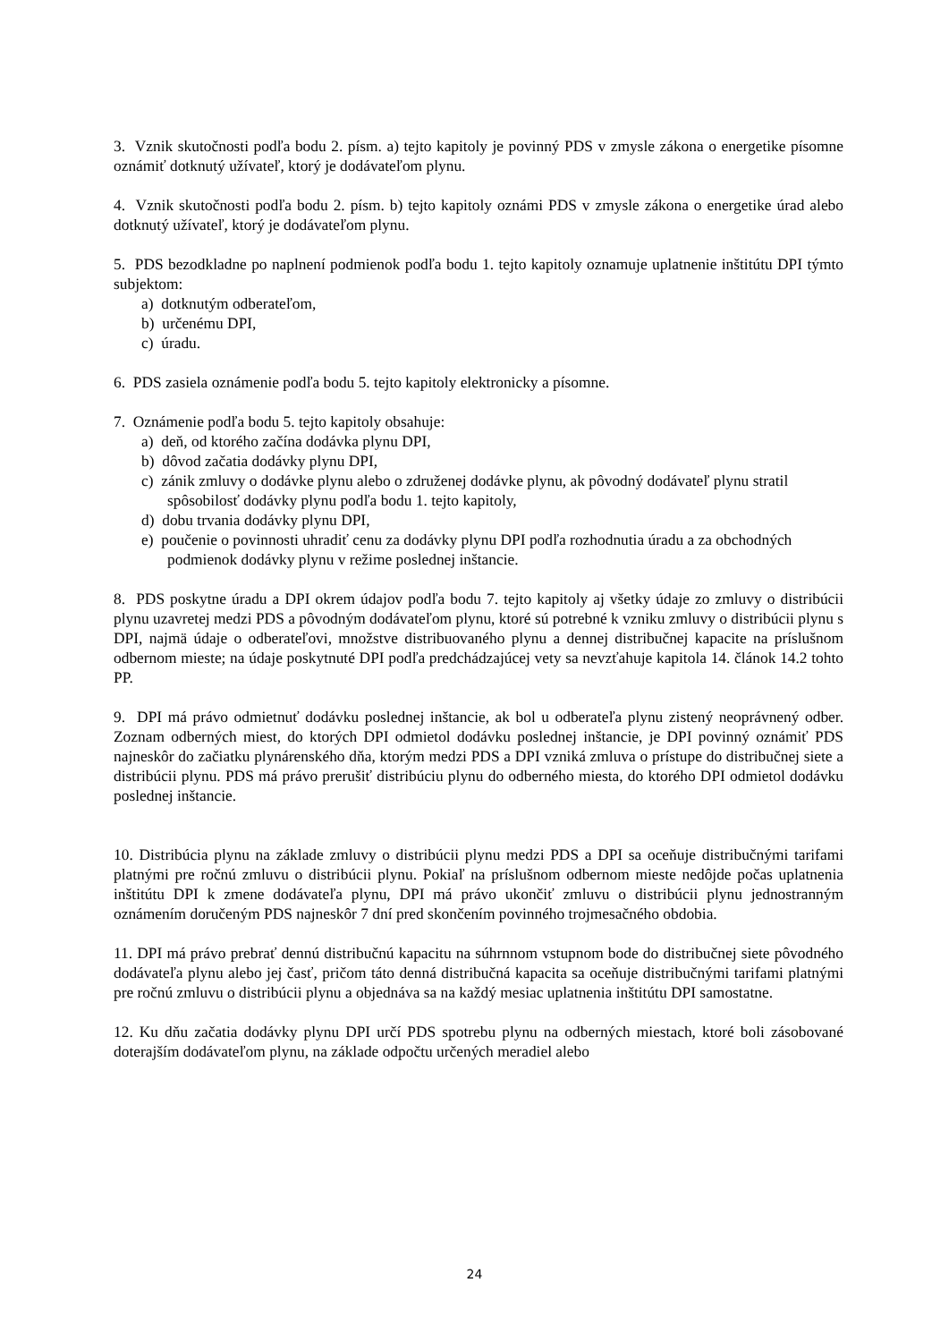3. Vznik skutočnosti podľa bodu 2. písm. a) tejto kapitoly je povinný PDS v zmysle zákona o energetike písomne oznámiť dotknutý užívateľ, ktorý je dodávateľom plynu.
4. Vznik skutočnosti podľa bodu 2. písm. b) tejto kapitoly oznámi PDS v zmysle zákona o energetike úrad alebo dotknutý užívateľ, ktorý je dodávateľom plynu.
5. PDS bezodkladne po naplnení podmienok podľa bodu 1. tejto kapitoly oznamuje uplatnenie inštitútu DPI týmto subjektom:
a) dotknutým odberateľom,
b) určenému DPI,
c) úradu.
6. PDS zasiela oznámenie podľa bodu 5. tejto kapitoly elektronicky a písomne.
7. Oznámenie podľa bodu 5. tejto kapitoly obsahuje:
a) deň, od ktorého začína dodávka plynu DPI,
b) dôvod začatia dodávky plynu DPI,
c) zánik zmluvy o dodávke plynu alebo o združenej dodávke plynu, ak pôvodný dodávateľ plynu stratil spôsobilosť dodávky plynu podľa bodu 1. tejto kapitoly,
d) dobu trvania dodávky plynu DPI,
e) poučenie o povinnosti uhradiť cenu za dodávky plynu DPI podľa rozhodnutia úradu a za obchodných podmienok dodávky plynu v režime poslednej inštancie.
8. PDS poskytne úradu a DPI okrem údajov podľa bodu 7. tejto kapitoly aj všetky údaje zo zmluvy o distribúcii plynu uzavretej medzi PDS a pôvodným dodávateľom plynu, ktoré sú potrebné k vzniku zmluvy o distribúcii plynu s DPI, najmä údaje o odberateľovi, množstve distribuovaného plynu a dennej distribučnej kapacite na príslušnom odbernom mieste; na údaje poskytnuté DPI podľa predchádzajúcej vety sa nevzťahuje kapitola 14. článok 14.2 tohto PP.
9. DPI má právo odmietnuť dodávku poslednej inštancie, ak bol u odberateľa plynu zistený neoprávnený odber. Zoznam odberných miest, do ktorých DPI odmietol dodávku poslednej inštancie, je DPI povinný oznámiť PDS najneskôr do začiatku plynárenského dňa, ktorým medzi PDS a DPI vzniká zmluva o prístupe do distribučnej siete a distribúcii plynu. PDS má právo prerušiť distribúciu plynu do odberného miesta, do ktorého DPI odmietol dodávku poslednej inštancie.
10. Distribúcia plynu na základe zmluvy o distribúcii plynu medzi PDS a DPI sa oceňuje distribučnými tarifami platnými pre ročnú zmluvu o distribúcii plynu. Pokiaľ na príslušnom odbernom mieste nedôjde počas uplatnenia inštitútu DPI k zmene dodávateľa plynu, DPI má právo ukončiť zmluvu o distribúcii plynu jednostranným oznámením doručeným PDS najneskôr 7 dní pred skončením povinného trojmesačného obdobia.
11. DPI má právo prebrať dennú distribučnú kapacitu na súhrnnom vstupnom bode do distribučnej siete pôvodného dodávateľa plynu alebo jej časť, pričom táto denná distribučná kapacita sa oceňuje distribučnými tarifami platnými pre ročnú zmluvu o distribúcii plynu a objednáva sa na každý mesiac uplatnenia inštitútu DPI samostatne.
12. Ku dňu začatia dodávky plynu DPI určí PDS spotrebu plynu na odberných miestach, ktoré boli zásobované doterajším dodávateľom plynu, na základe odpočtu určených meradiel alebo
24